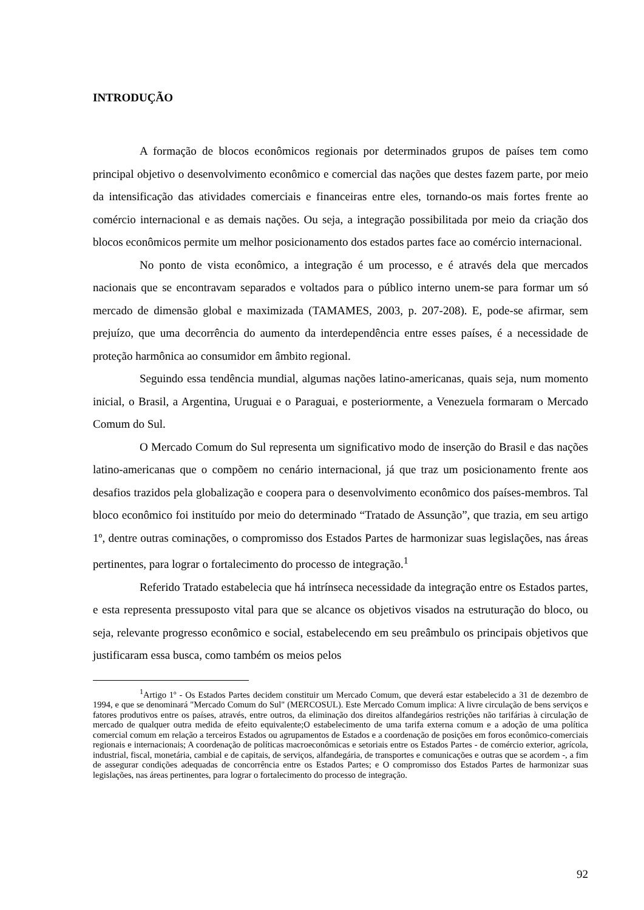INTRODUÇÃO
A formação de blocos econômicos regionais por determinados grupos de países tem como principal objetivo o desenvolvimento econômico e comercial das nações que destes fazem parte, por meio da intensificação das atividades comerciais e financeiras entre eles, tornando-os mais fortes frente ao comércio internacional e as demais nações. Ou seja, a integração possibilitada por meio da criação dos blocos econômicos permite um melhor posicionamento dos estados partes face ao comércio internacional.
No ponto de vista econômico, a integração é um processo, e é através dela que mercados nacionais que se encontravam separados e voltados para o público interno unem-se para formar um só mercado de dimensão global e maximizada (TAMAMES, 2003, p. 207-208). E, pode-se afirmar, sem prejuízo, que uma decorrência do aumento da interdependência entre esses países, é a necessidade de proteção harmônica ao consumidor em âmbito regional.
Seguindo essa tendência mundial, algumas nações latino-americanas, quais seja, num momento inicial, o Brasil, a Argentina, Uruguai e o Paraguai, e posteriormente, a Venezuela formaram o Mercado Comum do Sul.
O Mercado Comum do Sul representa um significativo modo de inserção do Brasil e das nações latino-americanas que o compõem no cenário internacional, já que traz um posicionamento frente aos desafios trazidos pela globalização e coopera para o desenvolvimento econômico dos países-membros. Tal bloco econômico foi instituído por meio do determinado “Tratado de Assunção”, que trazia, em seu artigo 1º, dentre outras cominações, o compromisso dos Estados Partes de harmonizar suas legislações, nas áreas pertinentes, para lograr o fortalecimento do processo de integração.<sup>1</sup>
Referido Tratado estabelecia que há intrínseca necessidade da integração entre os Estados partes, e esta representa pressuposto vital para que se alcance os objetivos visados na estruturação do bloco, ou seja, relevante progresso econômico e social, estabelecendo em seu preâmbulo os principais objetivos que justificaram essa busca, como também os meios pelos
<sup>1</sup> Artigo 1º - Os Estados Partes decidem constituir um Mercado Comum, que deverá estar estabelecido a 31 de dezembro de 1994, e que se denominará "Mercado Comum do Sul" (MERCOSUL). Este Mercado Comum implica: A livre circulação de bens serviços e fatores produtivos entre os países, através, entre outros, da eliminação dos direitos alfandegários restrições não tarifárias à circulação de mercado de qualquer outra medida de efeito equivalente;O estabelecimento de uma tarifa externa comum e a adoção de uma política comercial comum em relação a terceiros Estados ou agrupamentos de Estados e a coordenação de posições em foros econômico-comerciais regionais e internacionais; A coordenação de políticas macroeconômicas e setoriais entre os Estados Partes - de comércio exterior, agrícola, industrial, fiscal, monetária, cambial e de capitais, de serviços, alfandegária, de transportes e comunicações e outras que se acordem -, a fim de assegurar condições adequadas de concorrência entre os Estados Partes; e O compromisso dos Estados Partes de harmonizar suas legislações, nas áreas pertinentes, para lograr o fortalecimento do processo de integração.
92